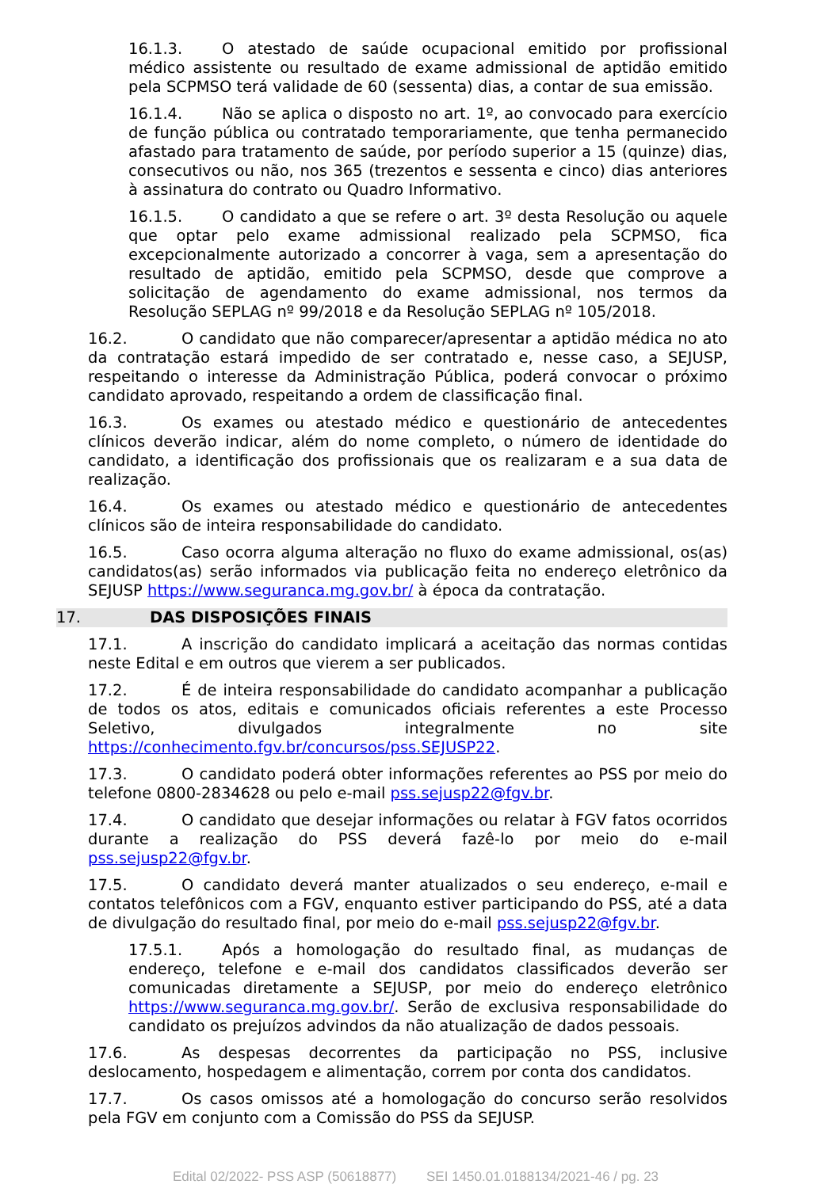16.1.3. O atestado de saúde ocupacional emitido por profissional médico assistente ou resultado de exame admissional de aptidão emitido pela SCPMSO terá validade de 60 (sessenta) dias, a contar de sua emissão.
16.1.4. Não se aplica o disposto no art. 1º, ao convocado para exercício de função pública ou contratado temporariamente, que tenha permanecido afastado para tratamento de saúde, por período superior a 15 (quinze) dias, consecutivos ou não, nos 365 (trezentos e sessenta e cinco) dias anteriores à assinatura do contrato ou Quadro Informativo.
16.1.5. O candidato a que se refere o art. 3º desta Resolução ou aquele que optar pelo exame admissional realizado pela SCPMSO, fica excepcionalmente autorizado a concorrer à vaga, sem a apresentação do resultado de aptidão, emitido pela SCPMSO, desde que comprove a solicitação de agendamento do exame admissional, nos termos da Resolução SEPLAG nº 99/2018 e da Resolução SEPLAG nº 105/2018.
16.2. O candidato que não comparecer/apresentar a aptidão médica no ato da contratação estará impedido de ser contratado e, nesse caso, a SEJUSP, respeitando o interesse da Administração Pública, poderá convocar o próximo candidato aprovado, respeitando a ordem de classificação final.
16.3. Os exames ou atestado médico e questionário de antecedentes clínicos deverão indicar, além do nome completo, o número de identidade do candidato, a identificação dos profissionais que os realizaram e a sua data de realização.
16.4. Os exames ou atestado médico e questionário de antecedentes clínicos são de inteira responsabilidade do candidato.
16.5. Caso ocorra alguma alteração no fluxo do exame admissional, os(as) candidatos(as) serão informados via publicação feita no endereço eletrônico da SEJUSP https://www.seguranca.mg.gov.br/ à época da contratação.
17. DAS DISPOSIÇÕES FINAIS
17.1. A inscrição do candidato implicará a aceitação das normas contidas neste Edital e em outros que vierem a ser publicados.
17.2. É de inteira responsabilidade do candidato acompanhar a publicação de todos os atos, editais e comunicados oficiais referentes a este Processo Seletivo, divulgados integralmente no site https://conhecimento.fgv.br/concursos/pss.SEJUSP22.
17.3. O candidato poderá obter informações referentes ao PSS por meio do telefone 0800-2834628 ou pelo e-mail pss.sejusp22@fgv.br.
17.4. O candidato que desejar informações ou relatar à FGV fatos ocorridos durante a realização do PSS deverá fazê-lo por meio do e-mail pss.sejusp22@fgv.br.
17.5. O candidato deverá manter atualizados o seu endereço, e-mail e contatos telefônicos com a FGV, enquanto estiver participando do PSS, até a data de divulgação do resultado final, por meio do e-mail pss.sejusp22@fgv.br.
17.5.1. Após a homologação do resultado final, as mudanças de endereço, telefone e e-mail dos candidatos classificados deverão ser comunicadas diretamente a SEJUSP, por meio do endereço eletrônico https://www.seguranca.mg.gov.br/. Serão de exclusiva responsabilidade do candidato os prejuízos advindos da não atualização de dados pessoais.
17.6. As despesas decorrentes da participação no PSS, inclusive deslocamento, hospedagem e alimentação, correm por conta dos candidatos.
17.7. Os casos omissos até a homologação do concurso serão resolvidos pela FGV em conjunto com a Comissão do PSS da SEJUSP.
Edital 02/2022- PSS ASP (50618877) SEI 1450.01.0188134/2021-46 / pg. 23